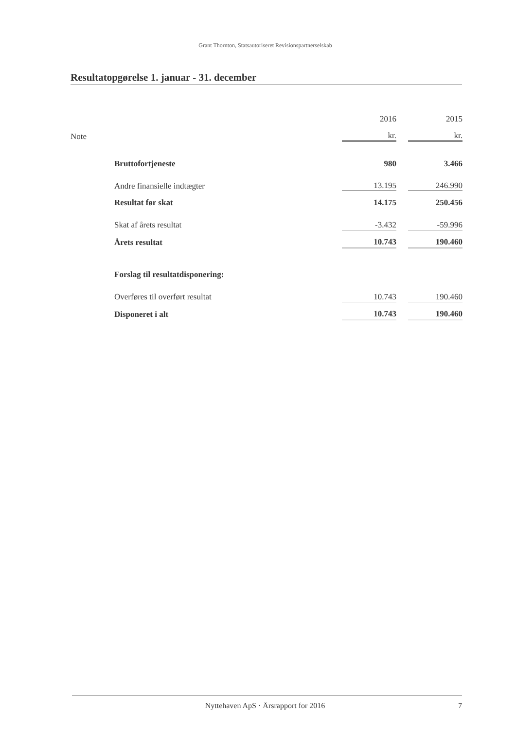Grant Thornton, Statsautoriseret Revisionspartnerselskab
Resultatopgørelse 1. januar - 31. december
| Note | | 2016 | | 2015 |
| | | kr. | | kr. |
| | Bruttofortjeneste | 980 | | 3.466 |
| | Andre finansielle indtægter | 13.195 | | 246.990 |
| | Resultat før skat | 14.175 | | 250.456 |
| | Skat af årets resultat | -3.432 | | -59.996 |
| | Årets resultat | 10.743 | | 190.460 |
| | Forslag til resultatdisponering: | | | |
| | Overføres til overført resultat | 10.743 | | 190.460 |
| | Disponeret i alt | 10.743 | | 190.460 |
Nyttehaven ApS · Årsrapport for 2016 7